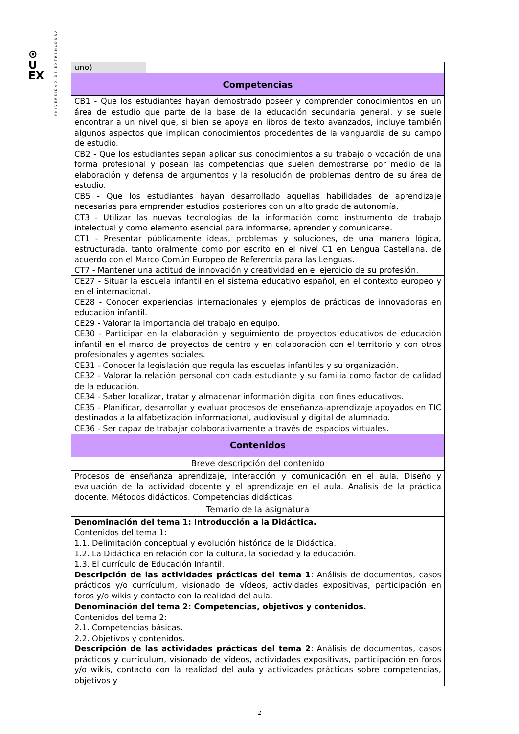⊙
U
EX
UNIVERSIDAD DE EXTREMADURA
| uno) | |
| Competencias | |
| CB1 - Que los estudiantes hayan demostrado poseer y comprender conocimientos en un área de estudio que parte de la base de la educación secundaria general, y se suele encontrar a un nivel que, si bien se apoya en libros de texto avanzados, incluye también algunos aspectos que implican conocimientos procedentes de la vanguardia de su campo de estudio. CB2 - Que los estudiantes sepan aplicar sus conocimientos a su trabajo o vocación de una forma profesional y posean las competencias que suelen demostrarse por medio de la elaboración y defensa de argumentos y la resolución de problemas dentro de su área de estudio. CB5 - Que los estudiantes hayan desarrollado aquellas habilidades de aprendizaje necesarias para emprender estudios posteriores con un alto grado de autonomía. | |
| CT3 - Utilizar las nuevas tecnologías de la información como instrumento de trabajo intelectual y como elemento esencial para informarse, aprender y comunicarse. CT1 - Presentar públicamente ideas, problemas y soluciones, de una manera lógica, estructurada, tanto oralmente como por escrito en el nivel C1 en Lengua Castellana, de acuerdo con el Marco Común Europeo de Referencia para las Lenguas. CT7 - Mantener una actitud de innovación y creatividad en el ejercicio de su profesión. | |
| CE27 - Situar la escuela infantil en el sistema educativo español, en el contexto europeo y en el internacional. CE28 - Conocer experiencias internacionales y ejemplos de prácticas de innovadoras en educación infantil. CE29 - Valorar la importancia del trabajo en equipo. CE30 - Participar en la elaboración y seguimiento de proyectos educativos de educación infantil en el marco de proyectos de centro y en colaboración con el territorio y con otros profesionales y agentes sociales. CE31 - Conocer la legislación que regula las escuelas infantiles y su organización. CE32 - Valorar la relación personal con cada estudiante y su familia como factor de calidad de la educación. CE34 - Saber localizar, tratar y almacenar información digital con fines educativos. CE35 - Planificar, desarrollar y evaluar procesos de enseñanza-aprendizaje apoyados en TIC destinados a la alfabetización informacional, audiovisual y digital de alumnado. CE36 - Ser capaz de trabajar colaborativamente a través de espacios virtuales. | |
| Contenidos | |
| Breve descripción del contenido | |
| Procesos de enseñanza aprendizaje, interacción y comunicación en el aula. Diseño y evaluación de la actividad docente y el aprendizaje en el aula. Análisis de la práctica docente. Métodos didácticos. Competencias didácticas. | |
| Temario de la asignatura | |
| Denominación del tema 1: Introducción a la Didáctica. Contenidos del tema 1: 1.1. Delimitación conceptual y evolución histórica de la Didáctica. 1.2. La Didáctica en relación con la cultura, la sociedad y la educación. 1.3. El currículo de Educación Infantil. Descripción de las actividades prácticas del tema 1 : Análisis de documentos, casos prácticos y/o currículum, visionado de vídeos, actividades expositivas, participación en foros y/o wikis y contacto con la realidad del aula. | |
| Denominación del tema 2: Competencias, objetivos y contenidos. Contenidos del tema 2: 2.1. Competencias básicas. 2.2. Objetivos y contenidos. Descripción de las actividades prácticas del tema 2 : Análisis de documentos, casos prácticos y currículum, visionado de vídeos, actividades expositivas, participación en foros y/o wikis, contacto con la realidad del aula y actividades prácticas sobre competencias, objetivos y | |
2